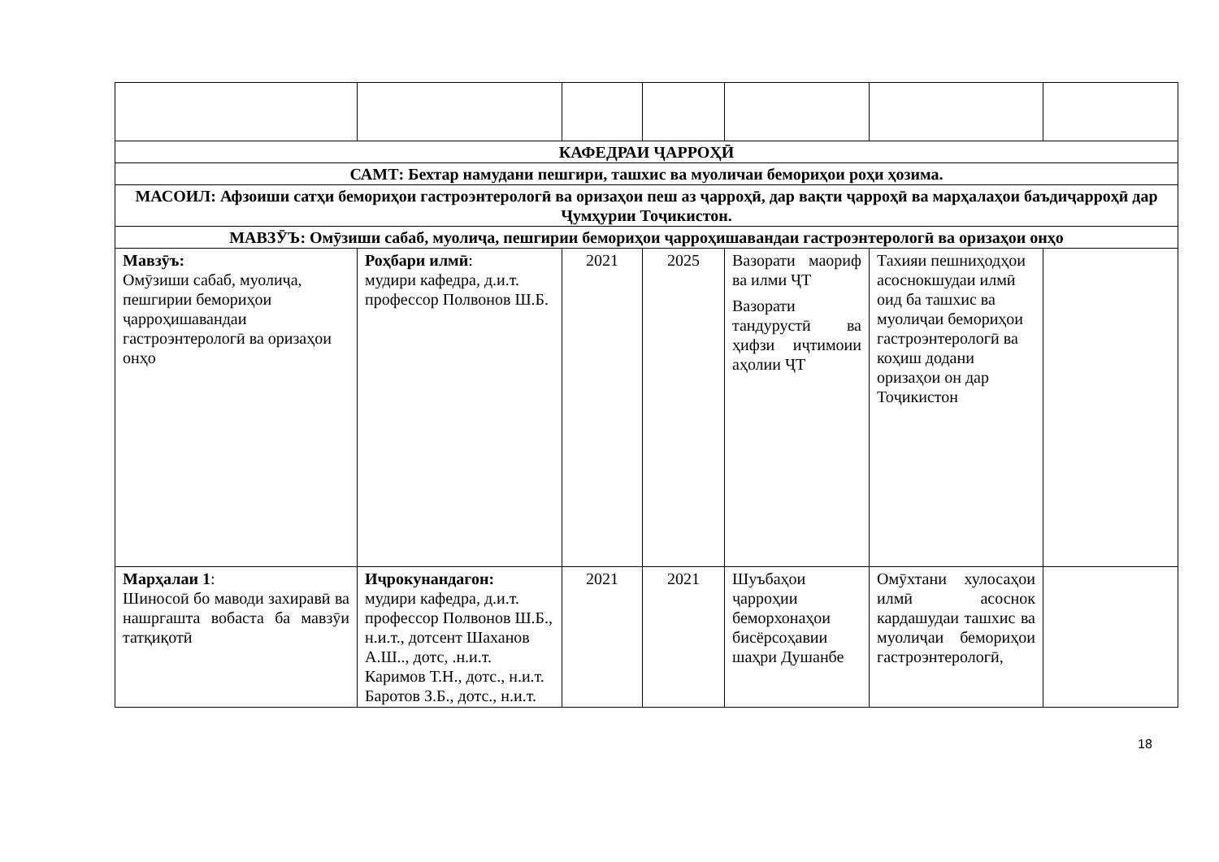| КАФЕДРАИ ҶАРРОҲӢ | | | | | | |
| САМТ: Бехтар намудани пешгири, ташхис ва муоличаи бемориҳои роҳи ҳозима. | | | | | | |
| МАСОИЛ: Афзоиши сатҳи бемориҳои гастроэнтерологӣ ва оризаҳои пеш аз ҷарроҳӣ, дар вақти ҷарроҳӣ ва марҳалаҳои баъдиҷарроҳӣ дар Ҷумҳурии Тоҷикистон. | | | | | | |
| МАВЗӮЪ: Омӯзиши сабаб, муолиҷа, пешгирии бемориҳои ҷарроҳишавандаи гастроэнтерологӣ ва оризаҳои онҳо | | | | | | |
| Мавзӯъ: Омӯзиши сабаб, муолиҷа, пешгирии бемориҳои ҷарроҳишавандаи гастроэнтерологӣ ва оризаҳои онҳо | Роҳбари илмӣ : мудири кафедра, д.и.т. профессор Полвонов Ш.Б. | 2021 | 2025 | Вазорати маориф ва илми ҶТ Вазорати тандурустӣ ва ҳифзи иҷтимоии аҳолии ҶТ | Тахияи пешниҳодҳои асоснокшудаи илмӣ оид ба ташхис ва муолиҷаи бемориҳои гастроэнтерологӣ ва коҳиш додани оризаҳои он дар Тоҷикистон | |
| Марҳалаи 1 : Шиносоӣ бо маводи захиравӣ ва нашргашта вобаста ба мавзӯи татқиқотӣ | Иҷрокунандагон: мудири кафедра, д.и.т. профессор Полвонов Ш.Б., н.и.т., дотсент Шаханов А.Ш.., дотс, .н.и.т. Каримов Т.Н., дотс., н.и.т. Баротов З.Б., дотс., н.и.т. | 2021 | 2021 | Шуъбаҳои ҷарроҳии беморхонаҳои бисёрсоҳавии шаҳри Душанбе | Омӯхтани хулосаҳои илмӣ асоснок кардашудаи ташхис ва муолиҷаи бемориҳои гастроэнтерологӣ, | |
18